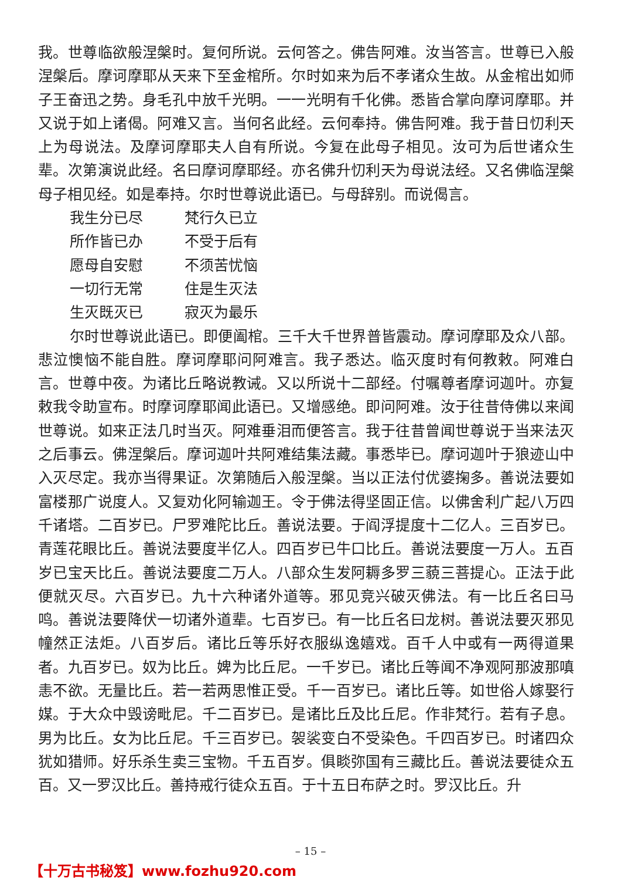我。世尊临欲般涅槃时。复何所说。云何答之。佛告阿难。汝当答言。世尊已入般涅槃后。摩诃摩耶从天来下至金棺所。尔时如来为后不孝诸众生故。从金棺出如师子王奋迅之势。身毛孔中放千光明。一一光明有千化佛。悉皆合掌向摩诃摩耶。并又说于如上诸偈。阿难又言。当何名此经。云何奉持。佛告阿难。我于昔日忉利天上为母说法。及摩诃摩耶夫人自有所说。今复在此母子相见。汝可为后世诸众生辈。次第演说此经。名曰摩诃摩耶经。亦名佛升忉利天为母说法经。又名佛临涅槃母子相见经。如是奉持。尔时世尊说此语已。与母辞别。而说偈言。
我生分已尽 梵行久已立
所作皆已办 不受于后有
愿母自安慰 不须苦忧恼
一切行无常 住是生灭法
生灭既灭已 寂灭为最乐
尔时世尊说此语已。即便阖棺。三千大千世界普皆震动。摩诃摩耶及众八部。悲泣懊恼不能自胜。摩诃摩耶问阿难言。我子悉达。临灭度时有何教敕。阿难白言。世尊中夜。为诸比丘略说教诫。又以所说十二部经。付嘱尊者摩诃迦叶。亦复敕我令助宣布。时摩诃摩耶闻此语已。又增感绝。即问阿难。汝于往昔侍佛以来闻世尊说。如来正法几时当灭。阿难垂泪而便答言。我于往昔曾闻世尊说于当来法灭之后事云。佛涅槃后。摩诃迦叶共阿难结集法藏。事悉毕已。摩诃迦叶于狼迹山中入灭尽定。我亦当得果证。次第随后入般涅槃。当以正法付优婆掬多。善说法要如富楼那广说度人。又复劝化阿输迦王。令于佛法得坚固正信。以佛舍利广起八万四千诸塔。二百岁已。尸罗难陀比丘。善说法要。于阎浮提度十二亿人。三百岁已。青莲花眼比丘。善说法要度半亿人。四百岁已牛口比丘。善说法要度一万人。五百岁已宝天比丘。善说法要度二万人。八部众生发阿耨多罗三藐三菩提心。正法于此便就灭尽。六百岁已。九十六种诸外道等。邪见竞兴破灭佛法。有一比丘名曰马鸣。善说法要降伏一切诸外道辈。七百岁已。有一比丘名曰龙树。善说法要灭邪见幢然正法炬。八百岁后。诸比丘等乐好衣服纵逸嬉戏。百千人中或有一两得道果者。九百岁已。奴为比丘。婢为比丘尼。一千岁已。诸比丘等闻不净观阿那波那嗔恚不欲。无量比丘。若一若两思惟正受。千一百岁已。诸比丘等。如世俗人嫁娶行媒。于大众中毁谤毗尼。千二百岁已。是诸比丘及比丘尼。作非梵行。若有子息。男为比丘。女为比丘尼。千三百岁已。袈裟变白不受染色。千四百岁已。时诸四众犹如猎师。好乐杀生卖三宝物。千五百岁。俱睒弥国有三藏比丘。善说法要徒众五百。又一罗汉比丘。善持戒行徒众五百。于十五日布萨之时。罗汉比丘。升
– 15 –
【十万古书秘笈】www.fozhu920.com